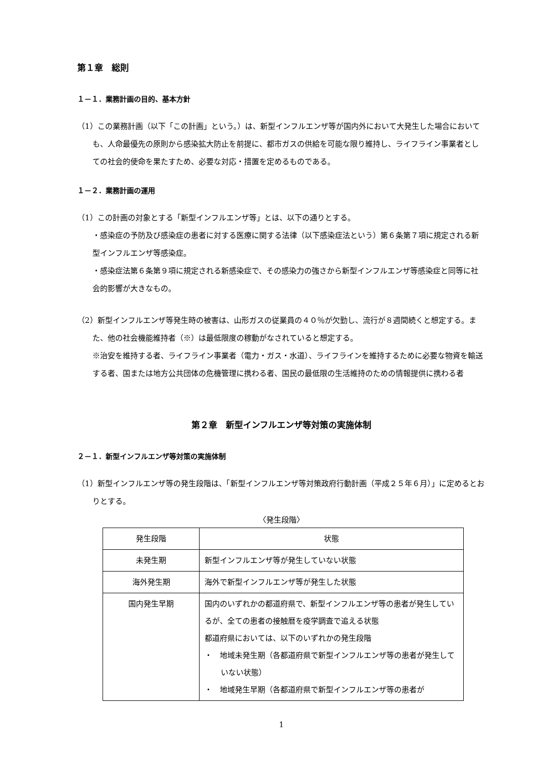第１章　総則
１－１．業務計画の目的、基本方針
（1）この業務計画（以下「この計画」という。）は、新型インフルエンザ等が国内外において大発生した場合においても、人命最優先の原則から感染拡大防止を前提に、都市ガスの供給を可能な限り維持し、ライフライン事業者としての社会的使命を果たすため、必要な対応・措置を定めるものである。
１－２．業務計画の運用
（1）この計画の対象とする「新型インフルエンザ等」とは、以下の通りとする。
・感染症の予防及び感染症の患者に対する医療に関する法律（以下感染症法という）第６条第７項に規定される新型インフルエンザ等感染症。
・感染症法第６条第９項に規定される新感染症で、その感染力の強さから新型インフルエンザ等感染症と同等に社会的影響が大きなもの。
（2）新型インフルエンザ等発生時の被害は、山形ガスの従業員の４０％が欠勤し、流行が８週間続くと想定する。また、他の社会機能維持者（※）は最低限度の稼動がなされていると想定する。
※治安を維持する者、ライフライン事業者（電力・ガス・水道）、ライフラインを維持するために必要な物資を輸送する者、国または地方公共団体の危機管理に携わる者、国民の最低限の生活維持のための情報提供に携わる者
第２章　新型インフルエンザ等対策の実施体制
２－１．新型インフルエンザ等対策の実施体制
（1）新型インフルエンザ等の発生段階は、「新型インフルエンザ等対策政府行動計画（平成２５年６月）」に定めるとおりとする。
〈発生段階〉
| 発生段階 | 状態 |
| 未発生期 | 新型インフルエンザ等が発生していない状態 |
| 海外発生期 | 海外で新型インフルエンザ等が発生した状態 |
| 国内発生早期 | 国内のいずれかの都道府県で、新型インフルエンザ等の患者が発生しているが、全ての患者の接触暦を疫学調査で追える状態 都道府県においては、以下のいずれかの発生段階 ・ 地域未発生期（各都道府県で新型インフルエンザ等の患者が発生していない状態） ・ 地域発生早期（各都道府県で新型インフルエンザ等の患者が |
1